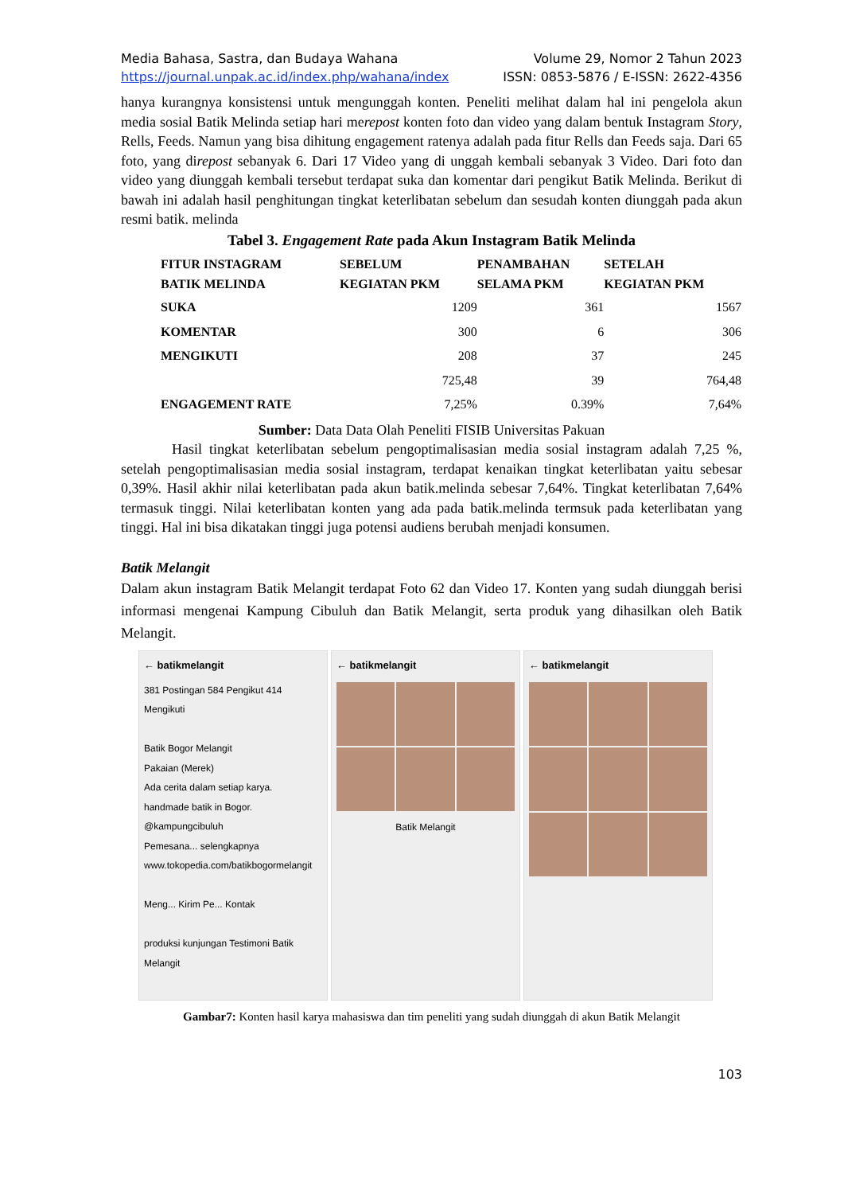Media Bahasa, Sastra, dan Budaya Wahana Volume 29, Nomor 2 Tahun 2023
https://journal.unpak.ac.id/index.php/wahana/index ISSN: 0853-5876 / E-ISSN: 2622-4356
hanya kurangnya konsistensi untuk mengunggah konten. Peneliti melihat dalam hal ini pengelola akun media sosial Batik Melinda setiap hari merepost konten foto dan video yang dalam bentuk Instagram Story, Rells, Feeds. Namun yang bisa dihitung engagement ratenya adalah pada fitur Rells dan Feeds saja. Dari 65 foto, yang direpost sebanyak 6. Dari 17 Video yang di unggah kembali sebanyak 3 Video. Dari foto dan video yang diunggah kembali tersebut terdapat suka dan komentar dari pengikut Batik Melinda. Berikut di bawah ini adalah hasil penghitungan tingkat keterlibatan sebelum dan sesudah konten diunggah pada akun resmi batik. melinda
Tabel 3. Engagement Rate pada Akun Instagram Batik Melinda
| FITUR INSTAGRAM BATIK MELINDA | SEBELUM KEGIATAN PKM | PENAMBAHAN SELAMA PKM | SETELAH KEGIATAN PKM |
| --- | --- | --- | --- |
| SUKA | 1209 | 361 | 1567 |
| KOMENTAR | 300 | 6 | 306 |
| MENGIKUTI | 208 | 37 | 245 |
| | 725,48 | 39 | 764,48 |
| ENGAGEMENT RATE | 7,25% | 0.39% | 7,64% |
Sumber: Data Data Olah Peneliti FISIB Universitas Pakuan
Hasil tingkat keterlibatan sebelum pengoptimalisasian media sosial instagram adalah 7,25 %, setelah pengoptimalisasian media sosial instagram, terdapat kenaikan tingkat keterlibatan yaitu sebesar 0,39%. Hasil akhir nilai keterlibatan pada akun batik.melinda sebesar 7,64%. Tingkat keterlibatan 7,64% termasuk tinggi. Nilai keterlibatan konten yang ada pada batik.melinda termsuk pada keterlibatan yang tinggi. Hal ini bisa dikatakan tinggi juga potensi audiens berubah menjadi konsumen.
Batik Melangit
Dalam akun instagram Batik Melangit terdapat Foto 62 dan Video 17. Konten yang sudah diunggah berisi informasi mengenai Kampung Cibuluh dan Batik Melangit, serta produk yang dihasilkan oleh Batik Melangit.
← batikmelangit
381 Postingan 584 Pengikut 414 Mengikuti
Batik Bogor Melangit
Pakaian (Merek)
Ada cerita dalam setiap karya.
handmade batik in Bogor. @kampungcibuluh
Pemesana... selengkapnya
www.tokopedia.com/batikbogormelangit
Meng... Kirim Pe... Kontak
produksi kunjungan Testimoni Batik Melangit
← batikmelangit
Batik Melangit
← batikmelangit
Gambar7: Konten hasil karya mahasiswa dan tim peneliti yang sudah diunggah di akun Batik Melangit
103